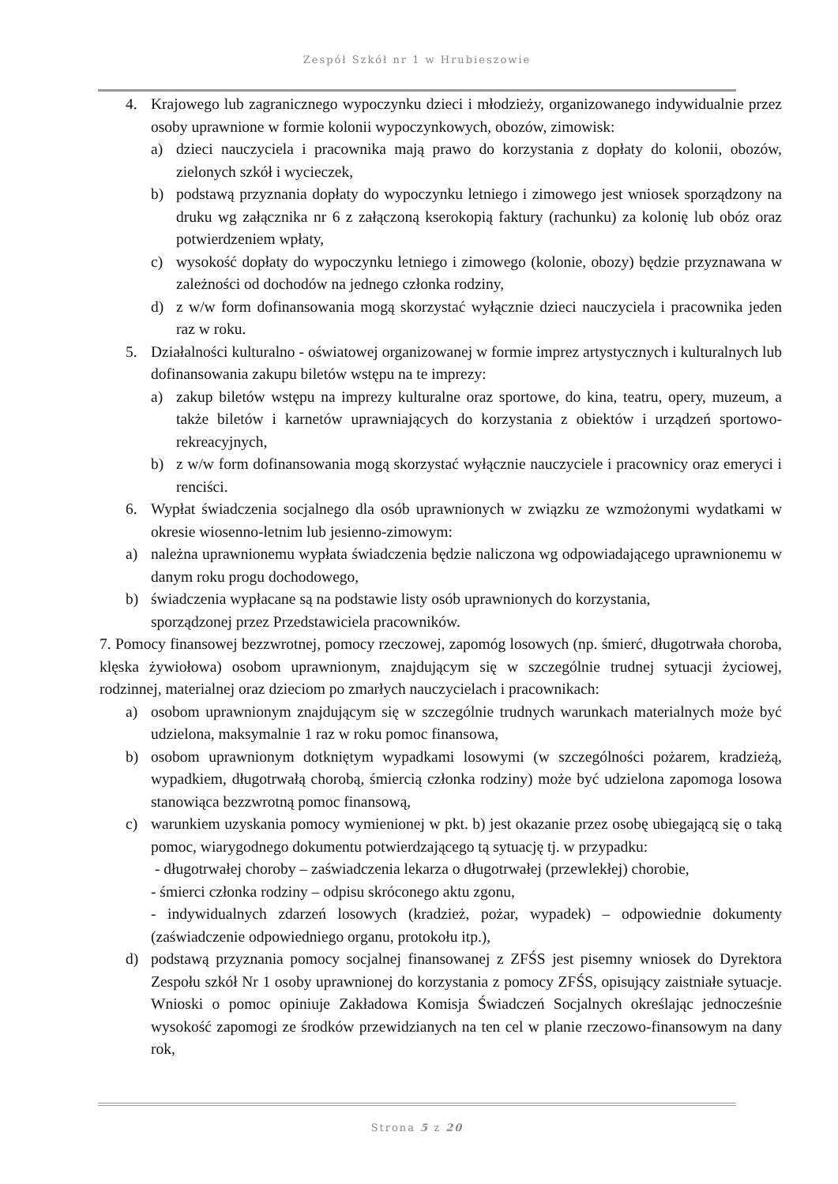Zespół Szkół nr 1 w Hrubieszowie
4. Krajowego lub zagranicznego wypoczynku dzieci i młodzieży, organizowanego indywidualnie przez osoby uprawnione w formie kolonii wypoczynkowych, obozów, zimowisk:
a) dzieci nauczyciela i pracownika mają prawo do korzystania z dopłaty do kolonii, obozów, zielonych szkół i wycieczek,
b) podstawą przyznania dopłaty do wypoczynku letniego i zimowego jest wniosek sporządzony na druku wg załącznika nr 6 z załączoną kserokopią faktury (rachunku) za kolonię lub obóz oraz potwierdzeniem wpłaty,
c) wysokość dopłaty do wypoczynku letniego i zimowego (kolonie, obozy) będzie przyznawana w zależności od dochodów na jednego członka rodziny,
d) z w/w form dofinansowania mogą skorzystać wyłącznie dzieci nauczyciela i pracownika jeden raz w roku.
5. Działalności kulturalno - oświatowej organizowanej w formie imprez artystycznych i kulturalnych lub dofinansowania zakupu biletów wstępu na te imprezy:
a) zakup biletów wstępu na imprezy kulturalne oraz sportowe, do kina, teatru, opery, muzeum, a także biletów i karnetów uprawniających do korzystania z obiektów i urządzeń sportowo-rekreacyjnych,
b) z w/w form dofinansowania mogą skorzystać wyłącznie nauczyciele i pracownicy oraz emeryci i renciści.
6. Wypłat świadczenia socjalnego dla osób uprawnionych w związku ze wzmożonymi wydatkami w okresie wiosenno-letnim lub jesienno-zimowym:
a) należna uprawnionemu wypłata świadczenia będzie naliczona wg odpowiadającego uprawnionemu w danym roku progu dochodowego,
b) świadczenia wypłacane są na podstawie listy osób uprawnionych do korzystania,
sporządzonej przez Przedstawiciela pracowników.
7. Pomocy finansowej bezzwrotnej, pomocy rzeczowej, zapomóg losowych (np. śmierć, długotrwała choroba, klęska żywiołowa) osobom uprawnionym, znajdującym się w szczególnie trudnej sytuacji życiowej, rodzinnej, materialnej oraz dzieciom po zmarłych nauczycielach i pracownikach:
a) osobom uprawnionym znajdującym się w szczególnie trudnych warunkach materialnych może być udzielona, maksymalnie 1 raz w roku pomoc finansowa,
b) osobom uprawnionym dotkniętym wypadkami losowymi (w szczególności pożarem, kradzieżą, wypadkiem, długotrwałą chorobą, śmiercią członka rodziny) może być udzielona zapomoga losowa stanowiąca bezzwrotną pomoc finansową,
c) warunkiem uzyskania pomocy wymienionej w pkt. b) jest okazanie przez osobę ubiegającą się o taką pomoc, wiarygodnego dokumentu potwierdzającego tą sytuację tj. w przypadku:
- długotrwałej choroby – zaświadczenia lekarza o długotrwałej (przewlekłej) chorobie,
- śmierci członka rodziny – odpisu skróconego aktu zgonu,
- indywidualnych zdarzeń losowych (kradzież, pożar, wypadek) – odpowiednie dokumenty (zaświadczenie odpowiedniego organu, protokołu itp.),
d) podstawą przyznania pomocy socjalnej finansowanej z ZFŚS jest pisemny wniosek do Dyrektora Zespołu szkół Nr 1 osoby uprawnionej do korzystania z pomocy ZFŚS, opisujący zaistniałe sytuacje. Wnioski o pomoc opiniuje Zakładowa Komisja Świadczeń Socjalnych określając jednocześnie wysokość zapomogi ze środków przewidzianych na ten cel w planie rzeczowo-finansowym na dany rok,
Strona 5 z 20